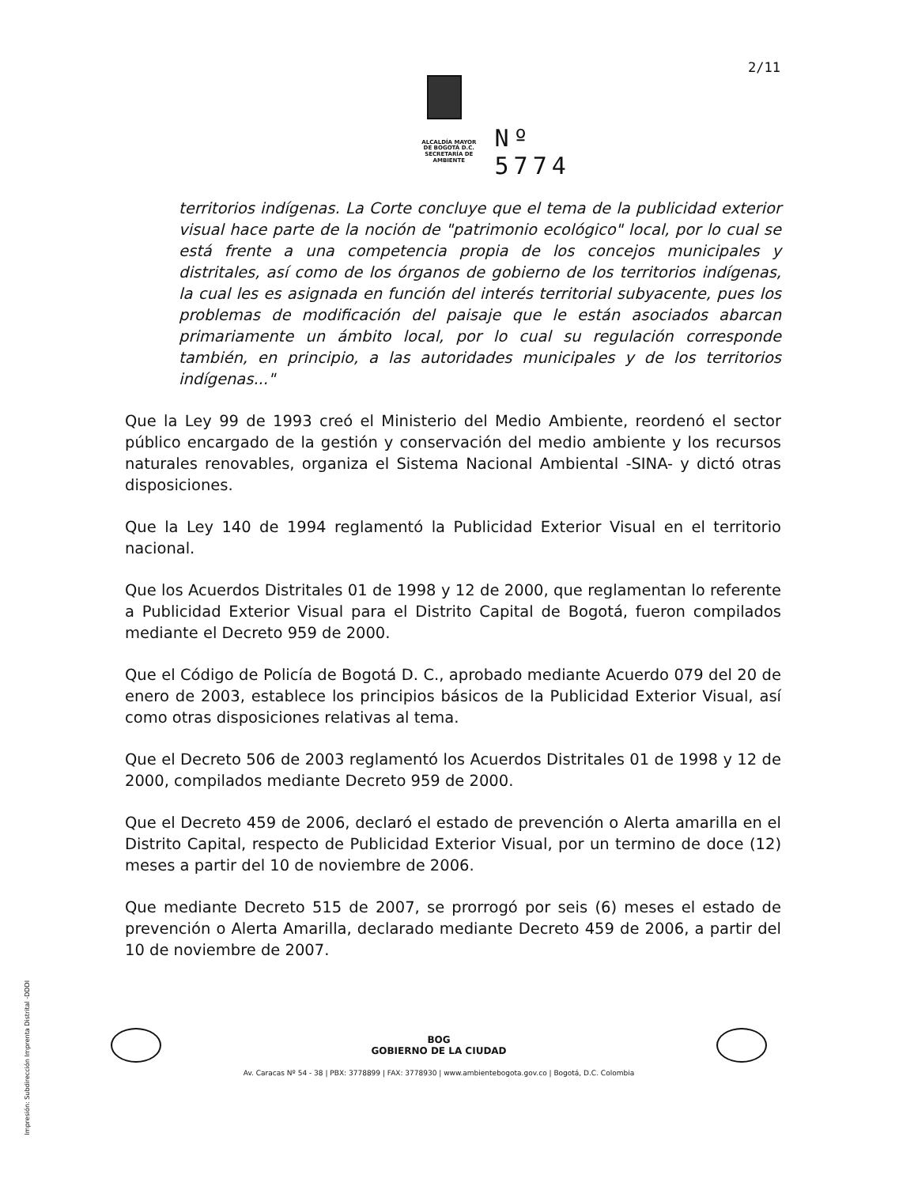2/11
ALCALDÍA MAYOR
DE BOGOTÁ D.C.
SECRETARÍA DE AMBIENTE
Nº 5774
territorios indígenas. La Corte concluye que el tema de la publicidad exterior visual hace parte de la noción de "patrimonio ecológico" local, por lo cual se está frente a una competencia propia de los concejos municipales y distritales, así como de los órganos de gobierno de los territorios indígenas, la cual les es asignada en función del interés territorial subyacente, pues los problemas de modificación del paisaje que le están asociados abarcan primariamente un ámbito local, por lo cual su regulación corresponde también, en principio, a las autoridades municipales y de los territorios indígenas..."
Que la Ley 99 de 1993 creó el Ministerio del Medio Ambiente, reordenó el sector público encargado de la gestión y conservación del medio ambiente y los recursos naturales renovables, organiza el Sistema Nacional Ambiental -SINA- y dictó otras disposiciones.
Que la Ley 140 de 1994 reglamentó la Publicidad Exterior Visual en el territorio nacional.
Que los Acuerdos Distritales 01 de 1998 y 12 de 2000, que reglamentan lo referente a Publicidad Exterior Visual para el Distrito Capital de Bogotá, fueron compilados mediante el Decreto 959 de 2000.
Que el Código de Policía de Bogotá D. C., aprobado mediante Acuerdo 079 del 20 de enero de 2003, establece los principios básicos de la Publicidad Exterior Visual, así como otras disposiciones relativas al tema.
Que el Decreto 506 de 2003 reglamentó los Acuerdos Distritales 01 de 1998 y 12 de 2000, compilados mediante Decreto 959 de 2000.
Que el Decreto 459 de 2006, declaró el estado de prevención o Alerta amarilla en el Distrito Capital, respecto de Publicidad Exterior Visual, por un termino de doce (12) meses a partir del 10 de noviembre de 2006.
Que mediante Decreto 515 de 2007, se prorrogó por seis (6) meses el estado de prevención o Alerta Amarilla, declarado mediante Decreto 459 de 2006, a partir del 10 de noviembre de 2007.
BOG
GOBIERNO DE LA CIUDAD
Av. Caracas Nº 54 - 38 | PBX: 3778899 | FAX: 3778930 | www.ambientebogota.gov.co | Bogotá, D.C. Colombia
Impresión: Subdirección Imprenta Distrital -DDDI